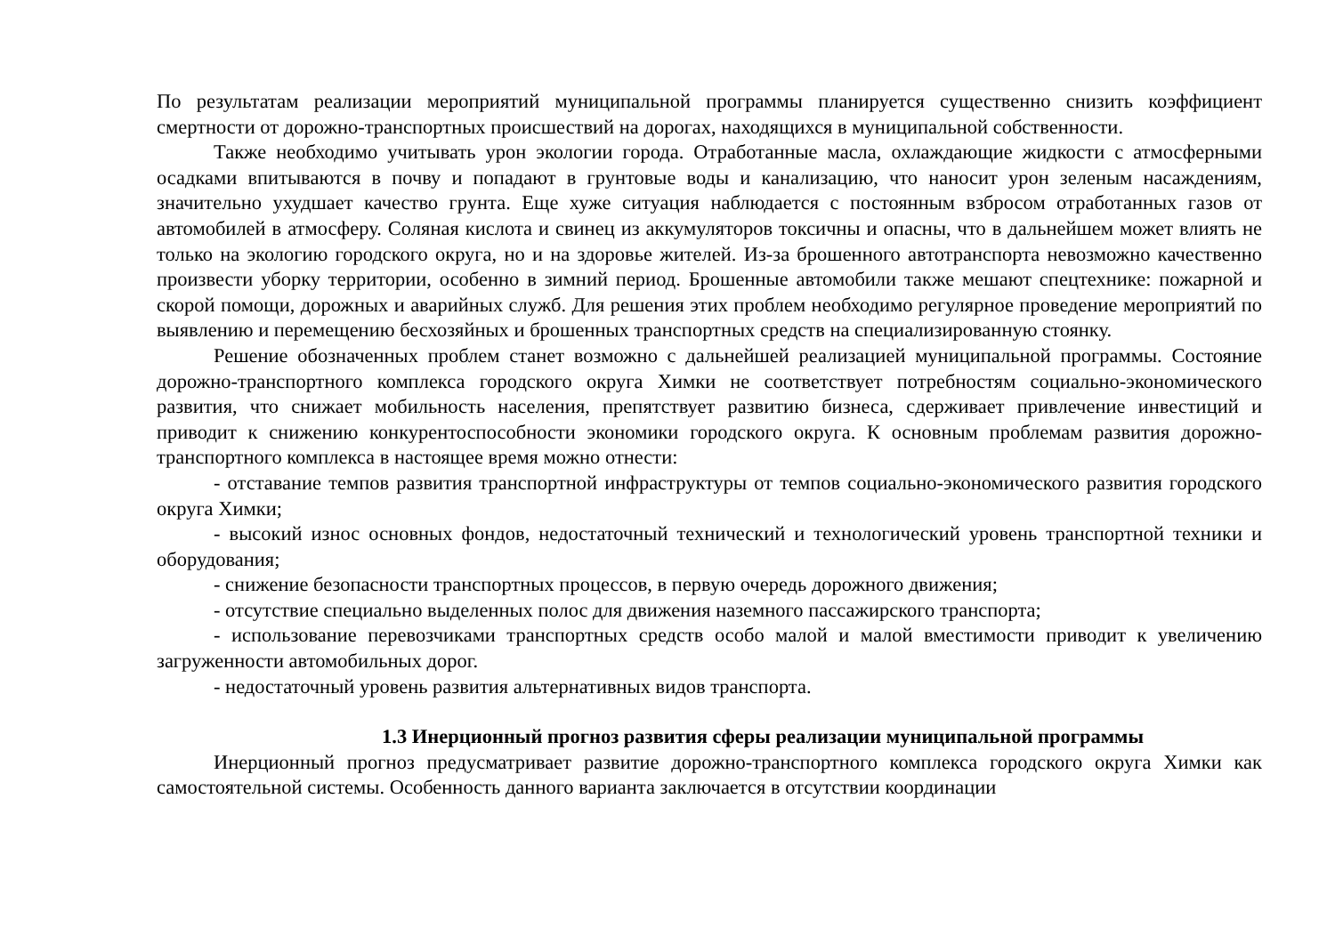По результатам реализации мероприятий муниципальной программы планируется существенно снизить коэффициент смертности от дорожно-транспортных происшествий на дорогах, находящихся в муниципальной собственности.
Также необходимо учитывать урон экологии города. Отработанные масла, охлаждающие жидкости с атмосферными осадками впитываются в почву и попадают в грунтовые воды и канализацию, что наносит урон зеленым насаждениям, значительно ухудшает качество грунта. Еще хуже ситуация наблюдается с постоянным взбросом отработанных газов от автомобилей в атмосферу. Соляная кислота и свинец из аккумуляторов токсичны и опасны, что в дальнейшем может влиять не только на экологию городского округа, но и на здоровье жителей. Из-за брошенного автотранспорта невозможно качественно произвести уборку территории, особенно в зимний период. Брошенные автомобили также мешают спецтехнике: пожарной и скорой помощи, дорожных и аварийных служб. Для решения этих проблем необходимо регулярное проведение мероприятий по выявлению и перемещению бесхозяйных и брошенных транспортных средств на специализированную стоянку.
Решение обозначенных проблем станет возможно с дальнейшей реализацией муниципальной программы. Состояние дорожно-транспортного комплекса городского округа Химки не соответствует потребностям социально-экономического развития, что снижает мобильность населения, препятствует развитию бизнеса, сдерживает привлечение инвестиций и приводит к снижению конкурентоспособности экономики городского округа. К основным проблемам развития дорожно-транспортного комплекса в настоящее время можно отнести:
- отставание темпов развития транспортной инфраструктуры от темпов социально-экономического развития городского округа Химки;
- высокий износ основных фондов, недостаточный технический и технологический уровень транспортной техники и оборудования;
- снижение безопасности транспортных процессов, в первую очередь дорожного движения;
- отсутствие специально выделенных полос для движения наземного пассажирского транспорта;
- использование перевозчиками транспортных средств особо малой и малой вместимости приводит к увеличению загруженности автомобильных дорог.
- недостаточный уровень развития альтернативных видов транспорта.
1.3 Инерционный прогноз развития сферы реализации муниципальной программы
Инерционный прогноз предусматривает развитие дорожно-транспортного комплекса городского округа Химки как самостоятельной системы. Особенность данного варианта заключается в отсутствии координации